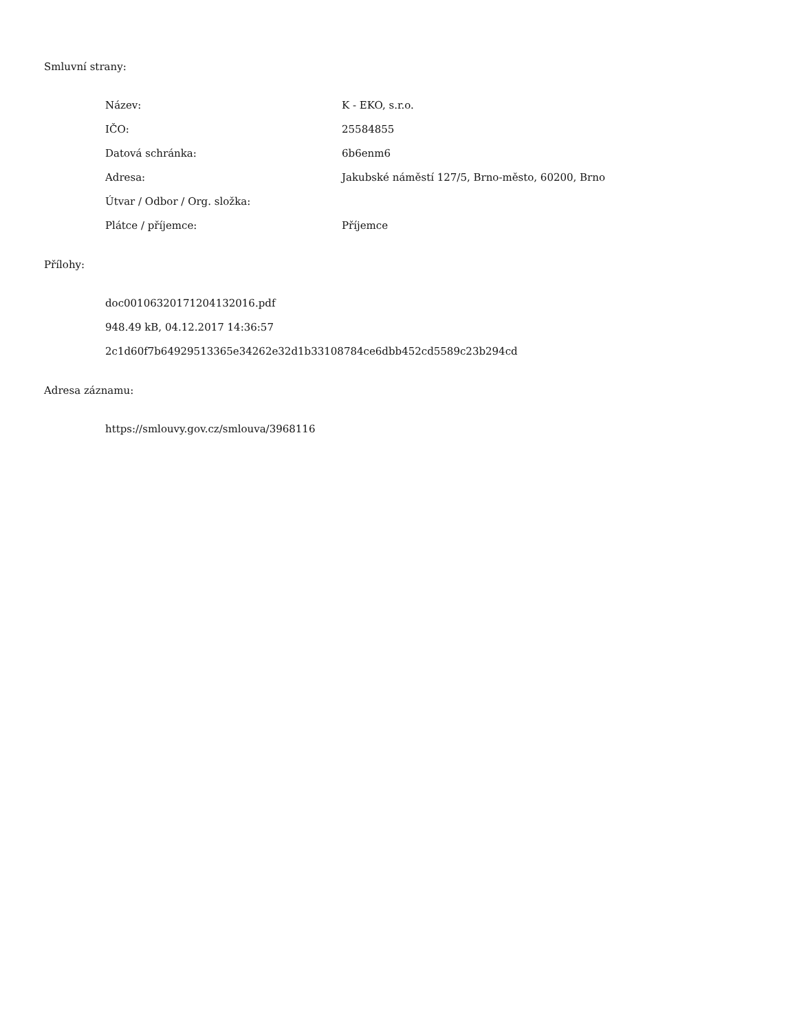Smluvní strany:
| Název: | K - EKO, s.r.o. |
| IČO: | 25584855 |
| Datová schránka: | 6b6enm6 |
| Adresa: | Jakubské náměstí 127/5, Brno-město, 60200, Brno |
| Útvar / Odbor / Org. složka: | |
| Plátce / příjemce: | Příjemce |
Přílohy:
doc00106320171204132016.pdf
948.49 kB, 04.12.2017 14:36:57
2c1d60f7b64929513365e34262e32d1b33108784ce6dbb452cd5589c23b294cd
Adresa záznamu:
https://smlouvy.gov.cz/smlouva/3968116